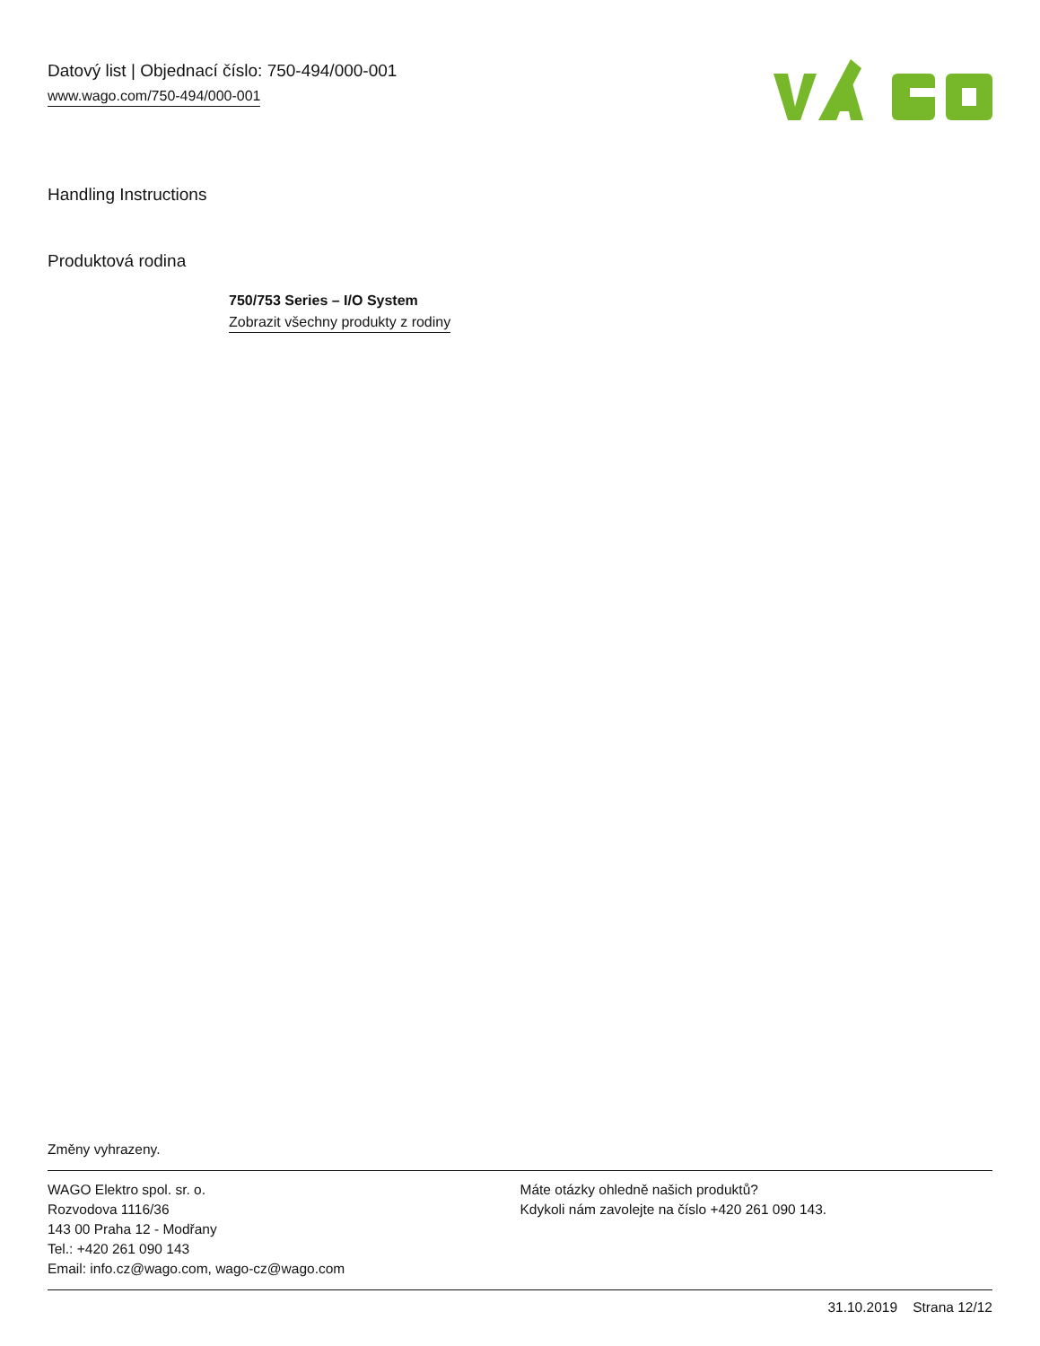Datový list | Objednací číslo: 750-494/000-001
www.wago.com/750-494/000-001
Handling Instructions
Produktová rodina
750/753 Series – I/O System
Zobrazit všechny produkty z rodiny
Změny vyhrazeny.
WAGO Elektro spol. sr. o.
Rozvodova 1116/36
143 00 Praha 12 - Modřany
Tel.: +420 261 090 143
Email: info.cz@wago.com, wago-cz@wago.com
Máte otázky ohledně našich produktů?
Kdykoli nám zavolejte na číslo +420 261 090 143.
31.10.2019 Strana 12/12